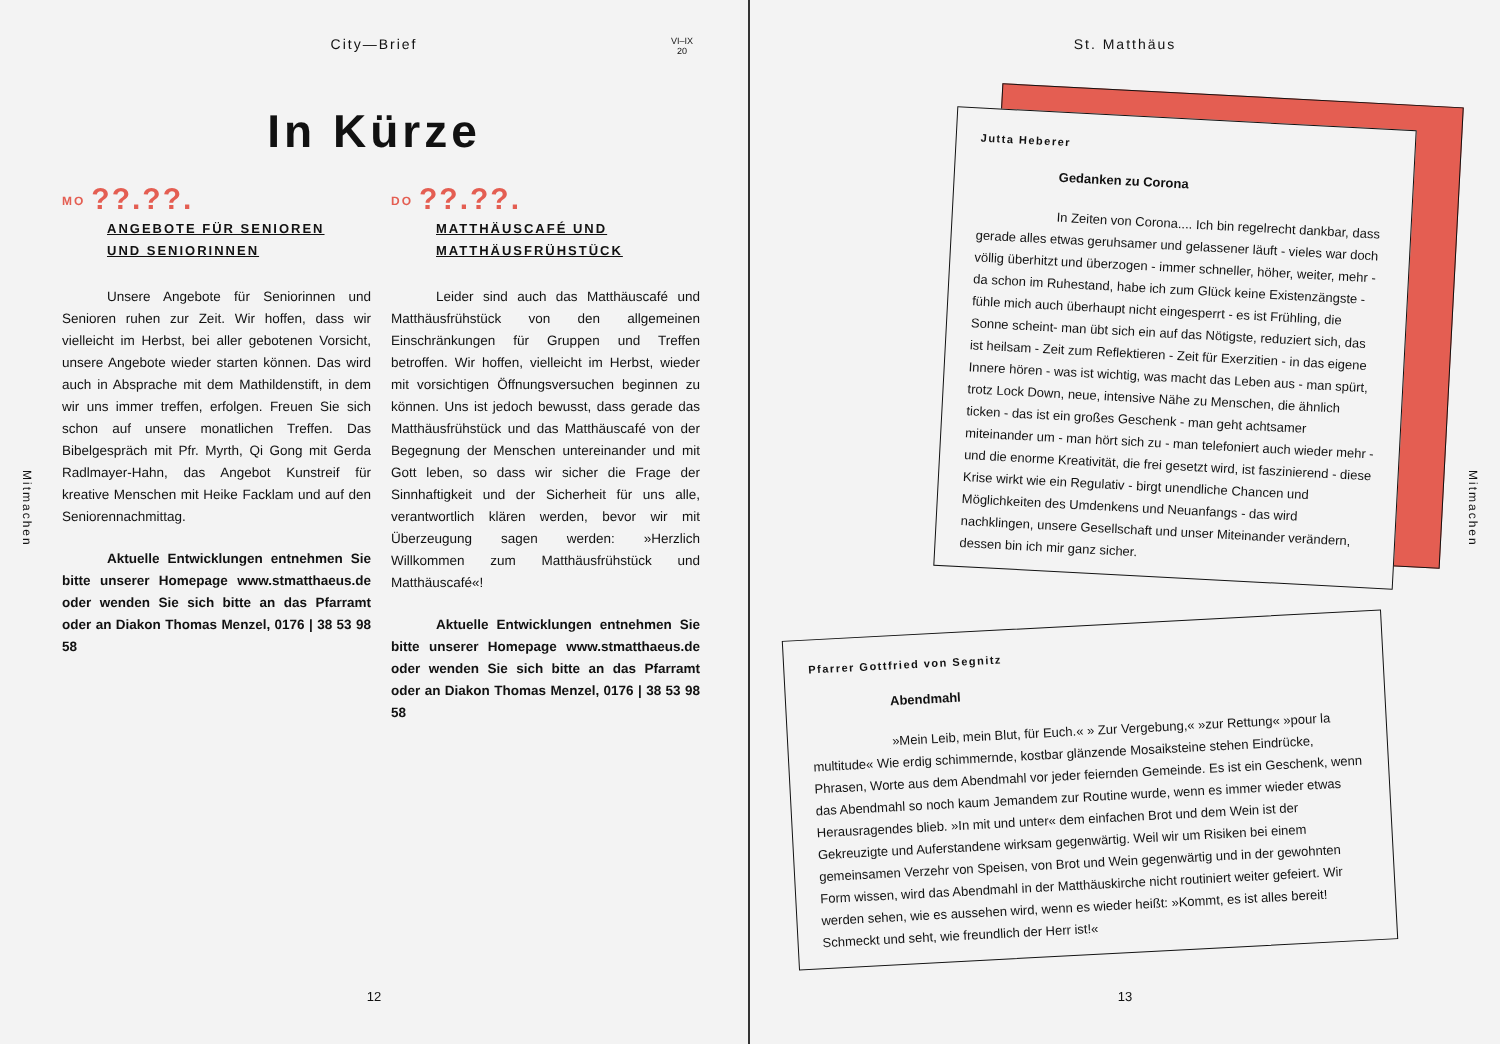City—Brief
VI–IX
20
In Kürze
MO??.??.
ANGEBOTE FÜR SENIOREN
UND SENIORINNEN
Unsere Angebote für Seniorinnen und Senioren ruhen zur Zeit. Wir hoffen, dass wir vielleicht im Herbst, bei aller gebotenen Vorsicht, unsere Angebote wieder starten können. Das wird auch in Absprache mit dem Mathildenstift, in dem wir uns immer treffen, erfolgen. Freuen Sie sich schon auf unsere monatlichen Treffen. Das Bibelgespräch mit Pfr. Myrth, Qi Gong mit Gerda Radlmayer-Hahn, das Angebot Kunstreif für kreative Menschen mit Heike Facklam und auf den Seniorennachmittag.
Aktuelle Entwicklungen entnehmen Sie bitte unserer Homepage www.stmatthaeus.de oder wenden Sie sich bitte an das Pfarramt oder an Diakon Thomas Menzel, 0176 | 38 53 98 58
DO??.??.
MATTHÄUSCAFÉ UND
MATTHÄUSFRÜHSTÜCK
Leider sind auch das Matthäuscafé und Matthäusfrühstück von den allgemeinen Einschränkungen für Gruppen und Treffen betroffen. Wir hoffen, vielleicht im Herbst, wieder mit vorsichtigen Öffnungsversuchen beginnen zu können. Uns ist jedoch bewusst, dass gerade das Matthäusfrühstück und das Matthäuscafé von der Begegnung der Menschen untereinander und mit Gott leben, so dass wir sicher die Frage der Sinnhaftigkeit und der Sicherheit für uns alle, verantwortlich klären werden, bevor wir mit Überzeugung sagen werden: »Herzlich Willkommen zum Matthäusfrühstück und Matthäuscafé«!
Aktuelle Entwicklungen entnehmen Sie bitte unserer Homepage www.stmatthaeus.de oder wenden Sie sich bitte an das Pfarramt oder an Diakon Thomas Menzel, 0176 | 38 53 98 58
Mitmachen
12
St. Matthäus
Jutta Heberer
Gedanken zu Corona
In Zeiten von Corona.... Ich bin regelrecht dankbar, dass gerade alles etwas geruhsamer und gelassener läuft - vieles war doch völlig überhitzt und überzogen - immer schneller, höher, weiter, mehr - da schon im Ruhestand, habe ich zum Glück keine Existenzängste - fühle mich auch überhaupt nicht eingesperrt - es ist Frühling, die Sonne scheint- man übt sich ein auf das Nötigste, reduziert sich, das ist heilsam - Zeit zum Reflektieren - Zeit für Exerzitien - in das eigene Innere hören - was ist wichtig, was macht das Leben aus - man spürt, trotz Lock Down, neue, intensive Nähe zu Menschen, die ähnlich ticken - das ist ein großes Geschenk - man geht achtsamer miteinander um - man hört sich zu - man telefoniert auch wieder mehr - und die enorme Kreativität, die frei gesetzt wird, ist faszinierend - diese Krise wirkt wie ein Regulativ - birgt unendliche Chancen und Möglichkeiten des Umdenkens und Neuanfangs - das wird nachklingen, unsere Gesellschaft und unser Miteinander verändern, dessen bin ich mir ganz sicher.
Pfarrer Gottfried von Segnitz
Abendmahl
»Mein Leib, mein Blut, für Euch.« » Zur Vergebung,« »zur Rettung« »pour la multitude« Wie erdig schimmernde, kostbar glänzende Mosaiksteine stehen Eindrücke, Phrasen, Worte aus dem Abendmahl vor jeder feiernden Gemeinde. Es ist ein Geschenk, wenn das Abendmahl so noch kaum Jemandem zur Routine wurde, wenn es immer wieder etwas Herausragendes blieb. »In mit und unter« dem einfachen Brot und dem Wein ist der Gekreuzigte und Auferstandene wirksam gegenwärtig. Weil wir um Risiken bei einem gemeinsamen Verzehr von Speisen, von Brot und Wein gegenwärtig und in der gewohnten Form wissen, wird das Abendmahl in der Matthäuskirche nicht routiniert weiter gefeiert. Wir werden sehen, wie es aussehen wird, wenn es wieder heißt: »Kommt, es ist alles bereit! Schmeckt und seht, wie freundlich der Herr ist!«
Mitmachen
13